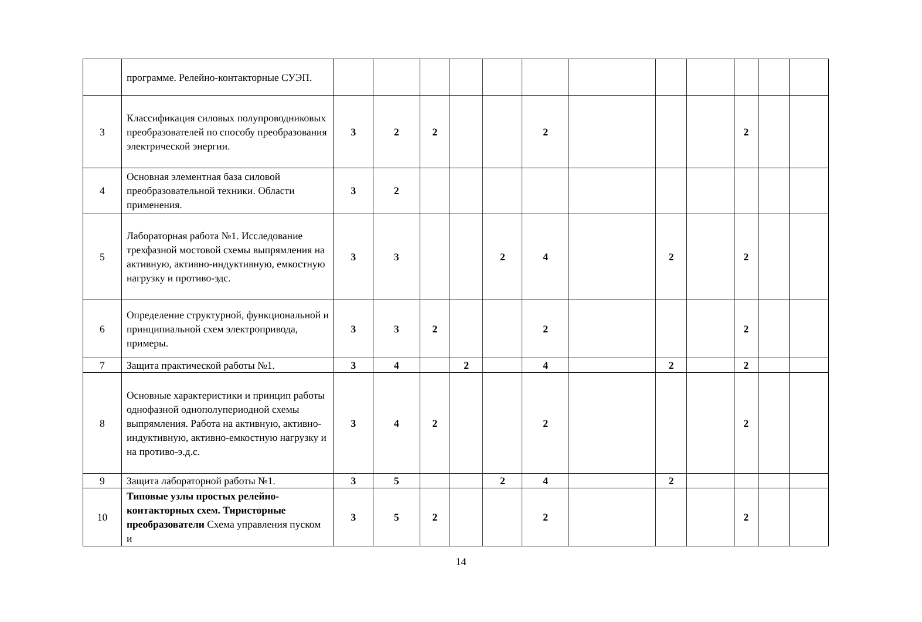| | программе. Релейно-контакторные СУЭП. | | | | | | | | | | | | |
| 3 | Классификация силовых полупроводниковых преобразователей по способу преобразования электрической энергии. | 3 | 2 | 2 | | | 2 | | | | 2 | | |
| 4 | Основная элементная база силовой преобразовательной техники. Области применения. | 3 | 2 | | | | | | | | | | |
| 5 | Лабораторная работа №1. Исследование трехфазной мостовой схемы выпрямления на активную, активно-индуктивную, емкостную нагрузку и противо-эдс. | 3 | 3 | | | 2 | 4 | | 2 | | 2 | | |
| 6 | Определение структурной, функциональной и принципиальной схем электропривода, примеры. | 3 | 3 | 2 | | | 2 | | | | 2 | | |
| 7 | Защита практической работы №1. | 3 | 4 | | 2 | | 4 | | 2 | | 2 | | |
| 8 | Основные характеристики и принцип работы однофазной однополупериодной схемы выпрямления. Работа на активную, активно-индуктивную, активно-емкостную нагрузку и на противо-э.д.с. | 3 | 4 | 2 | | | 2 | | | | 2 | | |
| 9 | Защита лабораторной работы №1. | 3 | 5 | | | 2 | 4 | | 2 | | | | |
| 10 | Типовые узлы простых релейно-контакторных схем. Тиристорные преобразователи Схема управления пуском и | 3 | 5 | 2 | | | 2 | | | | 2 | | |
14